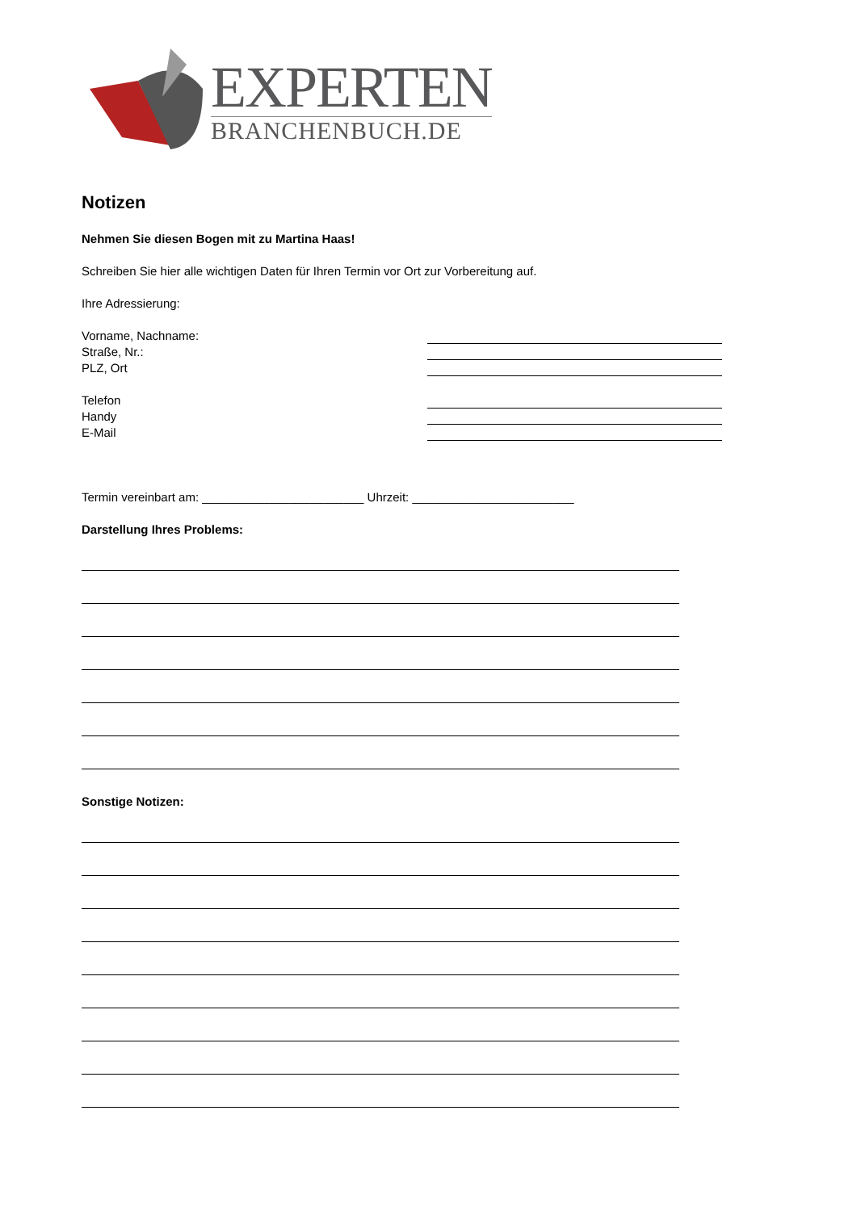EXPERTEN
BRANCHENBUCH.DE
Notizen
Nehmen Sie diesen Bogen mit zu Martina Haas!
Schreiben Sie hier alle wichtigen Daten für Ihren Termin vor Ort zur Vorbereitung auf.
Ihre Adressierung:
Vorname, Nachname:
Straße, Nr.:
PLZ, Ort
Telefon
Handy
E-Mail
Termin vereinbart am: ________________________ Uhrzeit: ________________________
Darstellung Ihres Problems:
Sonstige Notizen: